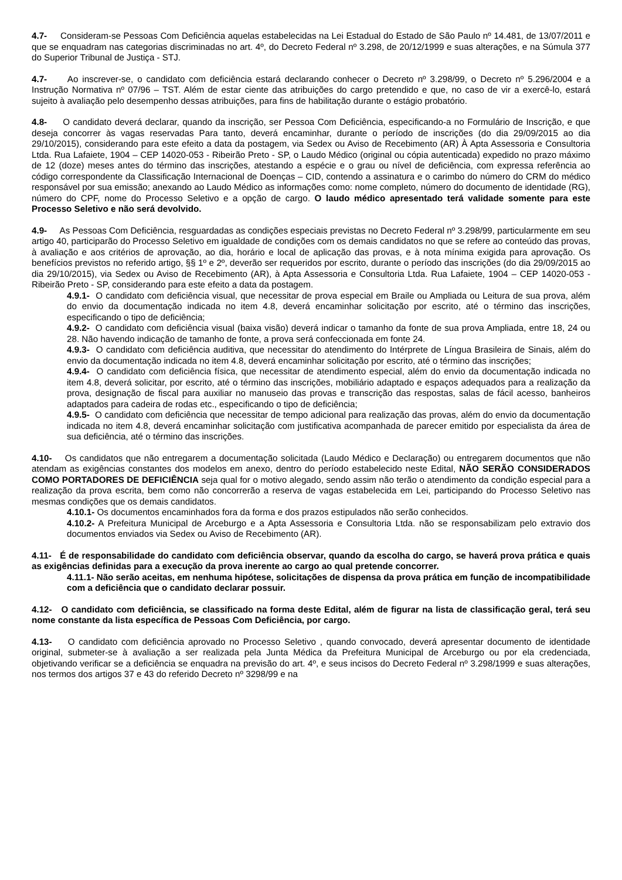4.7- Consideram-se Pessoas Com Deficiência aquelas estabelecidas na Lei Estadual do Estado de São Paulo nº 14.481, de 13/07/2011 e que se enquadram nas categorias discriminadas no art. 4º, do Decreto Federal nº 3.298, de 20/12/1999 e suas alterações, e na Súmula 377 do Superior Tribunal de Justiça - STJ.
4.7- Ao inscrever-se, o candidato com deficiência estará declarando conhecer o Decreto nº 3.298/99, o Decreto nº 5.296/2004 e a Instrução Normativa nº 07/96 – TST. Além de estar ciente das atribuições do cargo pretendido e que, no caso de vir a exercê-lo, estará sujeito à avaliação pelo desempenho dessas atribuições, para fins de habilitação durante o estágio probatório.
4.8- O candidato deverá declarar, quando da inscrição, ser Pessoa Com Deficiência, especificando-a no Formulário de Inscrição, e que deseja concorrer às vagas reservadas Para tanto, deverá encaminhar, durante o período de inscrições (do dia 29/09/2015 ao dia 29/10/2015), considerando para este efeito a data da postagem, via Sedex ou Aviso de Recebimento (AR) À Apta Assessoria e Consultoria Ltda. Rua Lafaiete, 1904 – CEP 14020-053 - Ribeirão Preto - SP, o Laudo Médico (original ou cópia autenticada) expedido no prazo máximo de 12 (doze) meses antes do término das inscrições, atestando a espécie e o grau ou nível de deficiência, com expressa referência ao código correspondente da Classificação Internacional de Doenças – CID, contendo a assinatura e o carimbo do número do CRM do médico responsável por sua emissão; anexando ao Laudo Médico as informações como: nome completo, número do documento de identidade (RG), número do CPF, nome do Processo Seletivo e a opção de cargo. O laudo médico apresentado terá validade somente para este Processo Seletivo e não será devolvido.
4.9- As Pessoas Com Deficiência, resguardadas as condições especiais previstas no Decreto Federal nº 3.298/99, particularmente em seu artigo 40, participarão do Processo Seletivo em igualdade de condições com os demais candidatos no que se refere ao conteúdo das provas, à avaliação e aos critérios de aprovação, ao dia, horário e local de aplicação das provas, e à nota mínima exigida para aprovação. Os benefícios previstos no referido artigo, §§ 1º e 2º, deverão ser requeridos por escrito, durante o período das inscrições (do dia 29/09/2015 ao dia 29/10/2015), via Sedex ou Aviso de Recebimento (AR), à Apta Assessoria e Consultoria Ltda. Rua Lafaiete, 1904 – CEP 14020-053 - Ribeirão Preto - SP, considerando para este efeito a data da postagem.
4.9.1- O candidato com deficiência visual, que necessitar de prova especial em Braile ou Ampliada ou Leitura de sua prova, além do envio da documentação indicada no item 4.8, deverá encaminhar solicitação por escrito, até o término das inscrições, especificando o tipo de deficiência;
4.9.2- O candidato com deficiência visual (baixa visão) deverá indicar o tamanho da fonte de sua prova Ampliada, entre 18, 24 ou 28. Não havendo indicação de tamanho de fonte, a prova será confeccionada em fonte 24.
4.9.3- O candidato com deficiência auditiva, que necessitar do atendimento do Intérprete de Língua Brasileira de Sinais, além do envio da documentação indicada no item 4.8, deverá encaminhar solicitação por escrito, até o término das inscrições;
4.9.4- O candidato com deficiência física, que necessitar de atendimento especial, além do envio da documentação indicada no item 4.8, deverá solicitar, por escrito, até o término das inscrições, mobiliário adaptado e espaços adequados para a realização da prova, designação de fiscal para auxiliar no manuseio das provas e transcrição das respostas, salas de fácil acesso, banheiros adaptados para cadeira de rodas etc., especificando o tipo de deficiência;
4.9.5- O candidato com deficiência que necessitar de tempo adicional para realização das provas, além do envio da documentação indicada no item 4.8, deverá encaminhar solicitação com justificativa acompanhada de parecer emitido por especialista da área de sua deficiência, até o término das inscrições.
4.10- Os candidatos que não entregarem a documentação solicitada (Laudo Médico e Declaração) ou entregarem documentos que não atendam as exigências constantes dos modelos em anexo, dentro do período estabelecido neste Edital, NÃO SERÃO CONSIDERADOS COMO PORTADORES DE DEFICIÊNCIA seja qual for o motivo alegado, sendo assim não terão o atendimento da condição especial para a realização da prova escrita, bem como não concorrerão a reserva de vagas estabelecida em Lei, participando do Processo Seletivo nas mesmas condições que os demais candidatos.
4.10.1- Os documentos encaminhados fora da forma e dos prazos estipulados não serão conhecidos.
4.10.2- A Prefeitura Municipal de Arceburgo e a Apta Assessoria e Consultoria Ltda. não se responsabilizam pelo extravio dos documentos enviados via Sedex ou Aviso de Recebimento (AR).
4.11- É de responsabilidade do candidato com deficiência observar, quando da escolha do cargo, se haverá prova prática e quais as exigências definidas para a execução da prova inerente ao cargo ao qual pretende concorrer.
4.11.1- Não serão aceitas, em nenhuma hipótese, solicitações de dispensa da prova prática em função de incompatibilidade com a deficiência que o candidato declarar possuir.
4.12- O candidato com deficiência, se classificado na forma deste Edital, além de figurar na lista de classificação geral, terá seu nome constante da lista específica de Pessoas Com Deficiência, por cargo.
4.13- O candidato com deficiência aprovado no Processo Seletivo , quando convocado, deverá apresentar documento de identidade original, submeter-se à avaliação a ser realizada pela Junta Médica da Prefeitura Municipal de Arceburgo ou por ela credenciada, objetivando verificar se a deficiência se enquadra na previsão do art. 4º, e seus incisos do Decreto Federal nº 3.298/1999 e suas alterações, nos termos dos artigos 37 e 43 do referido Decreto nº 3298/99 e na